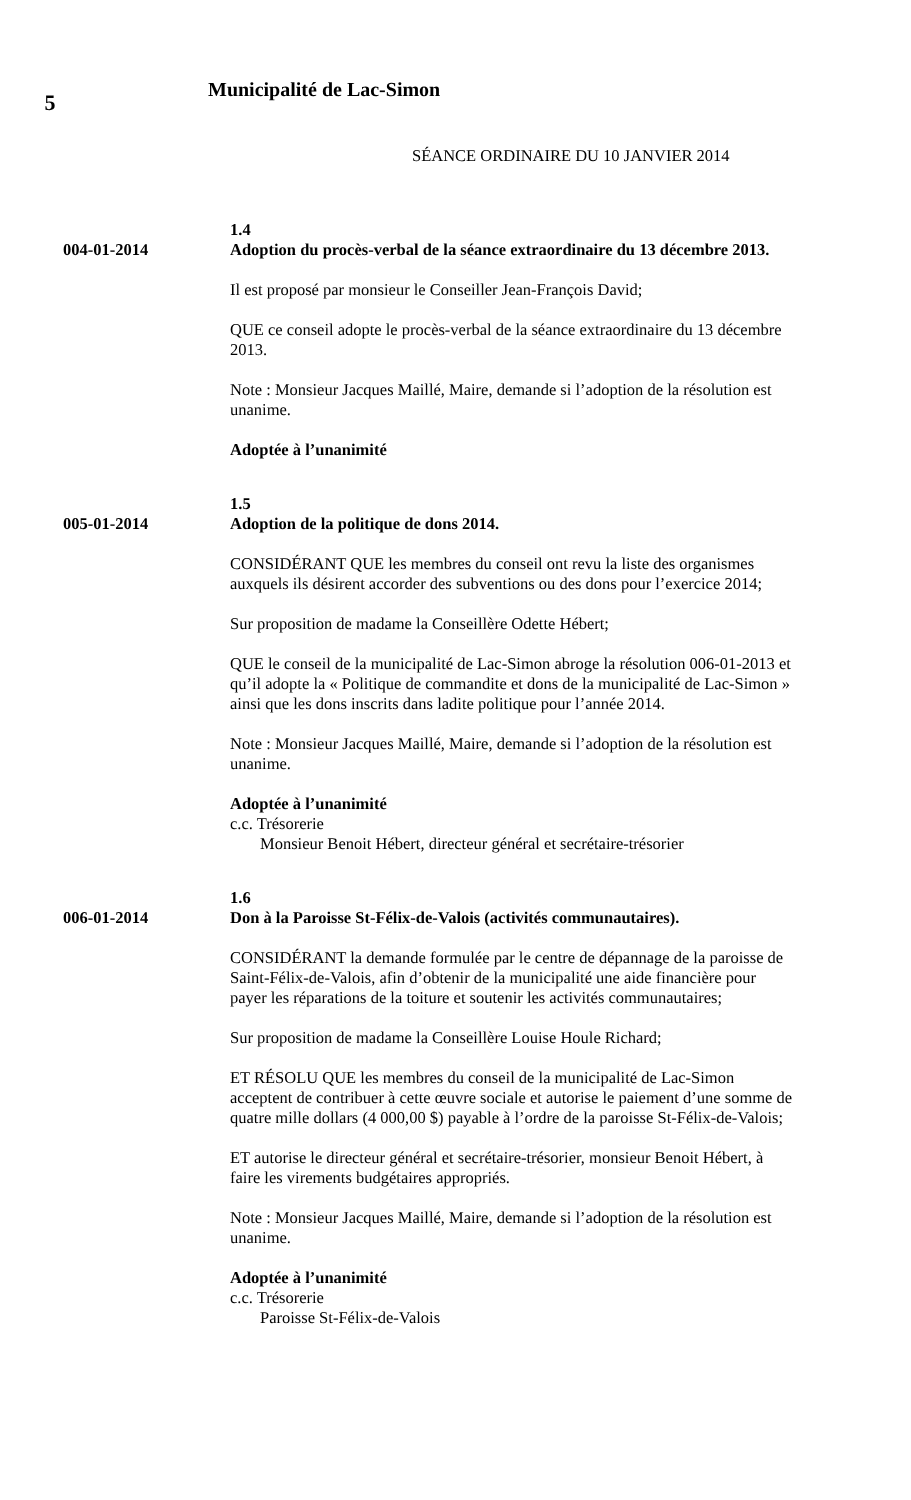5
Municipalité de Lac-Simon
SÉANCE ORDINAIRE DU 10 JANVIER 2014
004-01-2014
1.4
Adoption du procès-verbal de la séance extraordinaire du 13 décembre 2013.
Il est proposé par monsieur le Conseiller Jean-François David;
QUE ce conseil adopte le procès-verbal de la séance extraordinaire du 13 décembre 2013.
Note : Monsieur Jacques Maillé, Maire, demande si l’adoption de la résolution est unanime.
Adoptée à l’unanimité
005-01-2014
1.5
Adoption de la politique de dons 2014.
CONSIDÉRANT QUE les membres du conseil ont revu la liste des organismes auxquels ils désirent accorder des subventions ou des dons pour l’exercice 2014;
Sur proposition de madame la Conseillère Odette Hébert;
QUE le conseil de la municipalité de Lac-Simon abroge la résolution 006-01-2013 et qu’il adopte la « Politique de commandite et dons de la municipalité de Lac-Simon » ainsi que les dons inscrits dans ladite politique pour l’année 2014.
Note : Monsieur Jacques Maillé, Maire, demande si l’adoption de la résolution est unanime.
Adoptée à l’unanimité
c.c. Trésorerie
Monsieur Benoit Hébert, directeur général et secrétaire-trésorier
006-01-2014
1.6
Don à la Paroisse St-Félix-de-Valois (activités communautaires).
CONSIDÉRANT la demande formulée par le centre de dépannage de la paroisse de Saint-Félix-de-Valois, afin d’obtenir de la municipalité une aide financière pour payer les réparations de la toiture et soutenir les activités communautaires;
Sur proposition de madame la Conseillère Louise Houle Richard;
ET RÉSOLU QUE les membres du conseil de la municipalité de Lac-Simon acceptent de contribuer à cette œuvre sociale et autorise le paiement d’une somme de quatre mille dollars (4 000,00 $) payable à l’ordre de la paroisse St-Félix-de-Valois;
ET autorise le directeur général et secrétaire-trésorier, monsieur Benoit Hébert, à faire les virements budgétaires appropriés.
Note : Monsieur Jacques Maillé, Maire, demande si l’adoption de la résolution est unanime.
Adoptée à l’unanimité
c.c. Trésorerie
Paroisse St-Félix-de-Valois